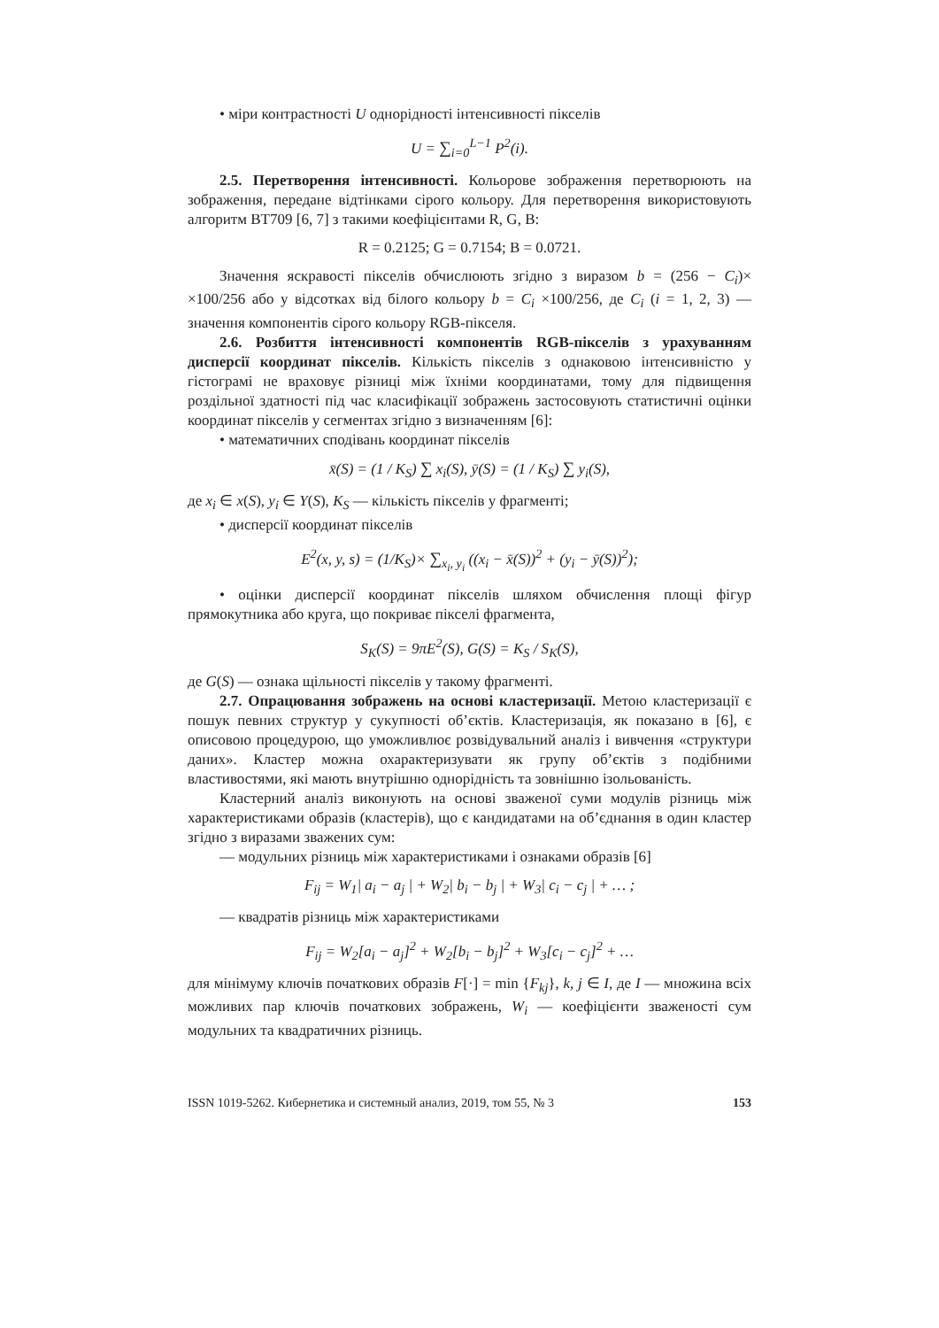• міри контрастності U однорідності інтенсивності пікселів
U = ∑<sub>i=0</sub><sup>L−1</sup> P<sup>2</sup>(i).
2.5. Перетворення інтенсивності. Кольорове зображення перетворюють на зображення, передане відтінками сірого кольору. Для перетворення використовують алгоритм BT709 [6, 7] з такими коефіцієнтами R, G, B:
R = 0.2125; G = 0.7154; B = 0.0721.
Значення яскравості пікселів обчислюють згідно з виразом b = (256 − C<sub>i</sub>)× ×100/256 або у відсотках від білого кольору b = C<sub>i</sub> ×100/256, де C<sub>i</sub> (i = 1, 2, 3) — значення компонентів сірого кольору RGB-пікселя.
2.6. Розбиття інтенсивності компонентів RGB-пікселів з урахуванням дисперсії координат пікселів. Кількість пікселів з однаковою інтенсивністю у гістограмі не враховує різниці між їхніми координатами, тому для підвищення роздільної здатності під час класифікації зображень застосовують статистичні оцінки координат пікселів у сегментах згідно з визначенням [6]:
• математичних сподівань координат пікселів
x̄(S) = (1 / K<sub>S</sub>) ∑ x<sub>i</sub>(S), ȳ(S) = (1 / K<sub>S</sub>) ∑ y<sub>i</sub>(S),
де x<sub>i</sub> ∈ x(S), y<sub>i</sub> ∈ Y(S), K<sub>S</sub> — кількість пікселів у фрагменті;
• дисперсії координат пікселів
E<sup>2</sup>(x, y, s) = (1/K<sub>S</sub>)× ∑<sub>x<sub>i</sub>, y<sub>i</sub></sub> ((x<sub>i</sub> − x̄(S))<sup>2</sup> + (y<sub>i</sub> − ȳ(S))<sup>2</sup>);
• оцінки дисперсії координат пікселів шляхом обчислення площі фігур прямокутника або круга, що покриває пікселі фрагмента,
S<sub>K</sub>(S) = 9πE<sup>2</sup>(S), G(S) = K<sub>S</sub> / S<sub>K</sub>(S),
де G(S) — ознака щільності пікселів у такому фрагменті.
2.7. Опрацювання зображень на основі кластеризації. Метою кластеризації є пошук певних структур у сукупності об’єктів. Кластеризація, як показано в [6], є описовою процедурою, що уможливлює розвідувальний аналіз і вивчення «структури даних». Кластер можна охарактеризувати як групу об’єктів з подібними властивостями, які мають внутрішню однорідність та зовнішню ізольованість.
Кластерний аналіз виконують на основі зваженої суми модулів різниць між характеристиками образів (кластерів), що є кандидатами на об’єднання в один кластер згідно з виразами зважених сум:
— модульних різниць між характеристиками і ознаками образів [6]
F<sub>ij</sub> = W<sub>1</sub>| a<sub>i</sub> − a<sub>j</sub> | + W<sub>2</sub>| b<sub>i</sub> − b<sub>j</sub> | + W<sub>3</sub>| c<sub>i</sub> − c<sub>j</sub> | + … ;
— квадратів різниць між характеристиками
F<sub>ij</sub> = W<sub>2</sub>[a<sub>i</sub> − a<sub>j</sub>]<sup>2</sup> + W<sub>2</sub>[b<sub>i</sub> − b<sub>j</sub>]<sup>2</sup> + W<sub>3</sub>[c<sub>i</sub> − c<sub>j</sub>]<sup>2</sup> + …
для мінімуму ключів початкових образів F[·] = min {F<sub>kj</sub>}, k, j ∈ I, де I — множина всіх можливих пар ключів початкових зображень, W<sub>i</sub> — коефіцієнти зваженості сум модульних та квадратичних різниць.
ISSN 1019-5262. Кибернетика и системный анализ, 2019, том 55, № 3 153